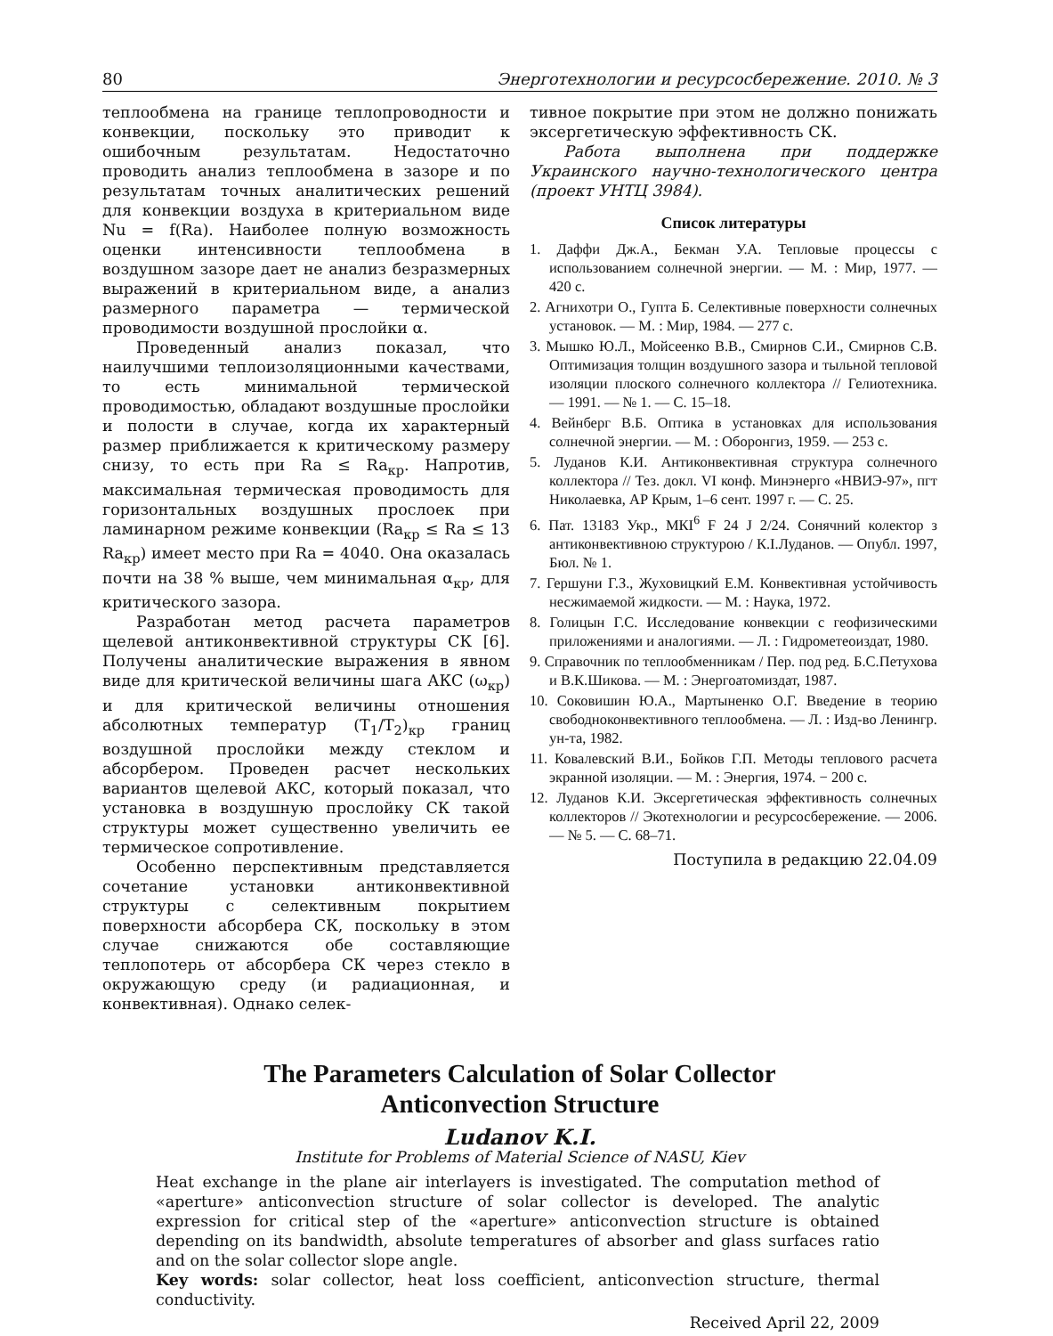80 Энерготехнологии и ресурсосбережение. 2010. № 3
теплообмена на границе теплопроводности и конвекции, поскольку это приводит к ошибочным результатам. Недостаточно проводить анализ теплообмена в зазоре и по результатам точных аналитических решений для конвекции воздуха в критериальном виде Nu = f(Ra). Наиболее полную возможность оценки интенсивности теплообмена в воздушном зазоре дает не анализ безразмерных выражений в критериальном виде, а анализ размерного параметра — термической проводимости воздушной прослойки α.
Проведенный анализ показал, что наилучшими теплоизоляционными качествами, то есть минимальной термической проводимостью, обладают воздушные прослойки и полости в случае, когда их характерный размер приближается к критическому размеру снизу, то есть при Ra ≤ Ra<sub>кр</sub>. Напротив, максимальная термическая проводимость для горизонтальных воздушных прослоек при ламинарном режиме конвекции (Ra<sub>кр</sub> ≤ Ra ≤ 13 Ra<sub>кр</sub>) имеет место при Ra = 4040. Она оказалась почти на 38 % выше, чем минимальная α<sub>кр</sub>, для критического зазора.
Разработан метод расчета параметров щелевой антиконвективной структуры СК [6]. Получены аналитические выражения в явном виде для критической величины шага АКС (ω<sub>кр</sub>) и для критической величины отношения абсолютных температур (T<sub>1</sub>/T<sub>2</sub>)<sub>кр</sub> границ воздушной прослойки между стеклом и абсорбером. Проведен расчет нескольких вариантов щелевой АКС, который показал, что установка в воздушную прослойку СК такой структуры может существенно увеличить ее термическое сопротивление.
Особенно перспективным представляется сочетание установки антиконвективной структуры с селективным покрытием поверхности абсорбера СК, поскольку в этом случае снижаются обе составляющие теплопотерь от абсорбера СК через стекло в окружающую среду (и радиационная, и конвективная). Однако селек-
тивное покрытие при этом не должно понижать эксергетическую эффективность СК.
Работа выполнена при поддержке Украинского научно-технологического центра (проект УНТЦ 3984).
Список литературы
1. Даффи Дж.А., Бекман У.А. Тепловые процессы с использованием солнечной энергии. — М. : Мир, 1977. — 420 с.
2. Агнихотри О., Гупта Б. Селективные поверхности солнечных установок. — М. : Мир, 1984. — 277 с.
3. Мышко Ю.Л., Мойсеенко В.В., Смирнов С.И., Смирнов С.В. Оптимизация толщин воздушного зазора и тыльной тепловой изоляции плоского солнечного коллектора // Гелиотехника. — 1991. — № 1. — С. 15–18.
4. Вейнберг В.Б. Оптика в установках для использования солнечной энергии. — М. : Оборонгиз, 1959. — 253 с.
5. Луданов К.И. Антиконвективная структура солнечного коллектора // Тез. докл. VI конф. Минэнерго «НВИЭ-97», пгт Николаевка, АР Крым, 1–6 сент. 1997 г. — С. 25.
6. Пат. 13183 Укр., МКІ<sup>6</sup> F 24 J 2/24. Сонячний колектор з антиконвективною структурою / К.І.Луданов. — Опубл. 1997, Бюл. № 1.
7. Гершуни Г.З., Жуховицкий Е.М. Конвективная устойчивость несжимаемой жидкости. — М. : Наука, 1972.
8. Голицын Г.С. Исследование конвекции с геофизическими приложениями и аналогиями. — Л. : Гидрометеоиздат, 1980.
9. Справочник по теплообменникам / Пер. под ред. Б.С.Петухова и В.К.Шикова. — М. : Энергоатомиздат, 1987.
10. Соковишин Ю.А., Мартыненко О.Г. Введение в теорию свободноконвективного теплообмена. — Л. : Изд-во Ленингр. ун-та, 1982.
11. Ковалевский В.И., Бойков Г.П. Методы теплового расчета экранной изоляции. — М. : Энергия, 1974. − 200 с.
12. Луданов К.И. Эксергетическая эффективность солнечных коллекторов // Экотехнологии и ресурсосбережение. — 2006. — № 5. — С. 68–71.
Поступила в редакцию 22.04.09
The Parameters Calculation of Solar Collector
Anticonvection Structure
Ludanov K.I.
Institute for Problems of Material Science of NASU, Kiev
Heat exchange in the plane air interlayers is investigated. The computation method of «aperture» anticonvection structure of solar collector is developed. The analytic expression for critical step of the «aperture» anticonvection structure is obtained depending on its bandwidth, absolute temperatures of absorber and glass surfaces ratio and on the solar collector slope angle.
Key words: solar collector, heat loss coefficient, anticonvection structure, thermal conductivity.
Received April 22, 2009